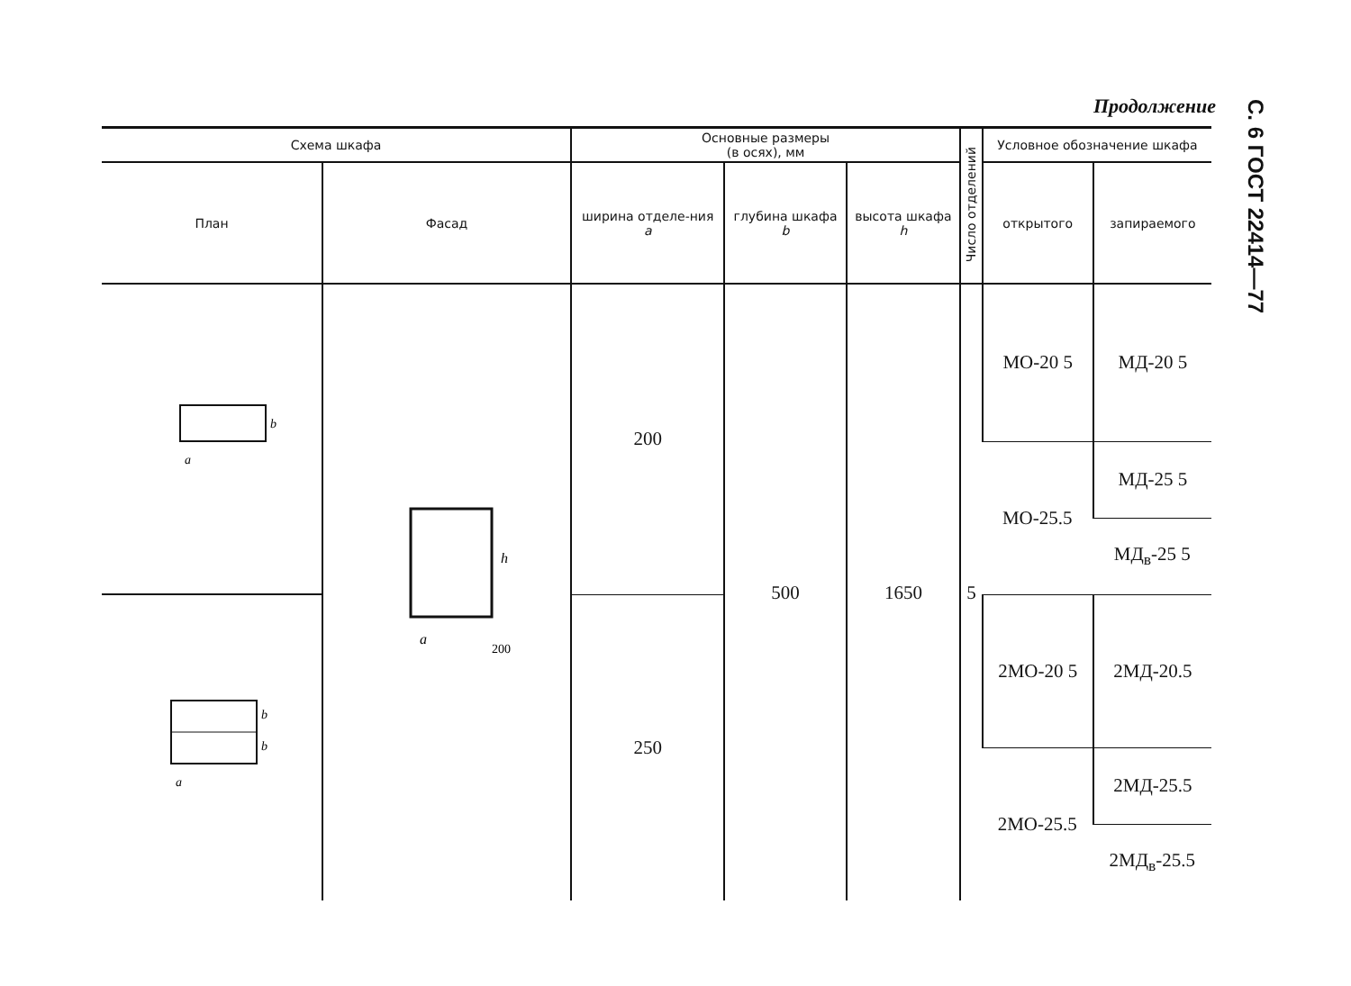Продолжение
С. 6 ГОСТ 22414—77
| Схема шкафа | | Основные размеры (в осях), мм | | | Число отделений | Условное обозначение шкафа | |
| --- | --- | --- | --- | --- | --- | --- | --- |
| План | Фасад | ширина отделе-ния a | глубина шкафа b | высота шкафа h | | открытого | запираемого |
| a b | h a 200 | 200 | 500 | 1650 | 5 | МО-20 5 | МД-20 5 |
| | | | | | | МО-25.5 | МД-25 5 |
| | | | | | | | МД<sub>в</sub>-25 5 |
| a b b | | 250 | | | | 2МО-20 5 | 2МД-20.5 |
| | | | | | | 2МО-25.5 | 2МД-25.5 |
| | | | | | | | 2МД<sub>в</sub>-25.5 |